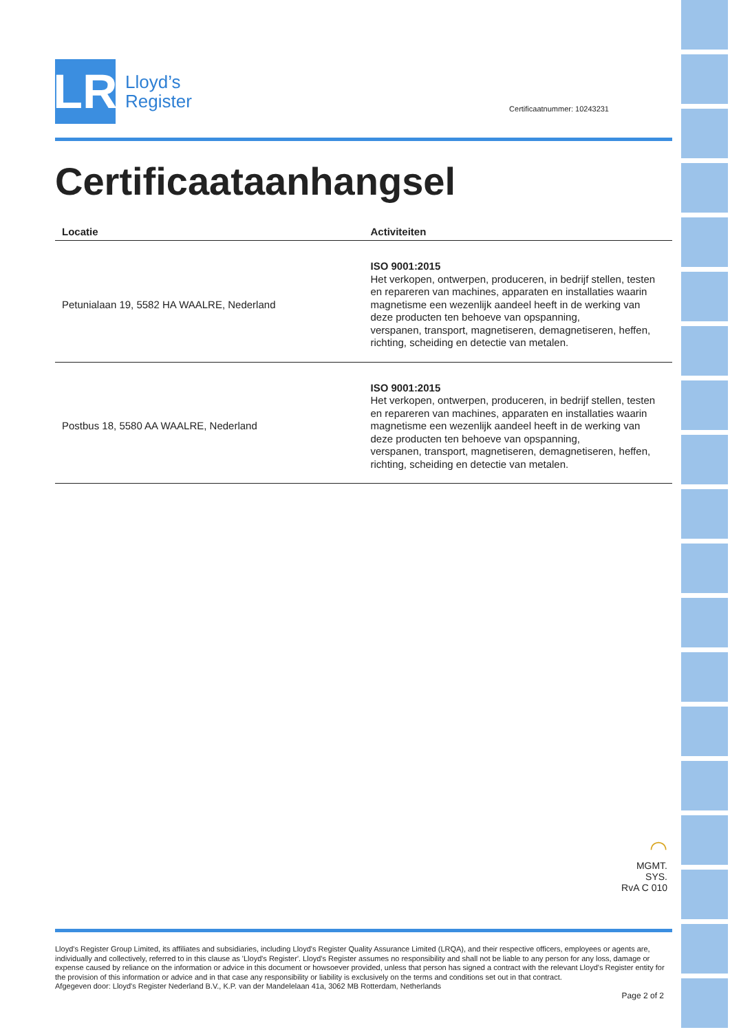LR
Lloyd’s
Register
Certificaatnummer: 10243231
Certificaataanhangsel
| Locatie | Activiteiten |
| --- | --- |
| Petunialaan 19, 5582 HA WAALRE, Nederland | ISO 9001:2015 Het verkopen, ontwerpen, produceren, in bedrijf stellen, testen en repareren van machines, apparaten en installaties waarin magnetisme een wezenlijk aandeel heeft in de werking van deze producten ten behoeve van opspanning, verspanen, transport, magnetiseren, demagnetiseren, heffen, richting, scheiding en detectie van metalen. |
| Postbus 18, 5580 AA WAALRE, Nederland | ISO 9001:2015 Het verkopen, ontwerpen, produceren, in bedrijf stellen, testen en repareren van machines, apparaten en installaties waarin magnetisme een wezenlijk aandeel heeft in de werking van deze producten ten behoeve van opspanning, verspanen, transport, magnetiseren, demagnetiseren, heffen, richting, scheiding en detectie van metalen. |
◠
MGMT. SYS.
RvA C 010
Lloyd's Register Group Limited, its affiliates and subsidiaries, including Lloyd's Register Quality Assurance Limited (LRQA), and their respective officers, employees or agents are, individually and collectively, referred to in this clause as 'Lloyd's Register'. Lloyd's Register assumes no responsibility and shall not be liable to any person for any loss, damage or expense caused by reliance on the information or advice in this document or howsoever provided, unless that person has signed a contract with the relevant Lloyd's Register entity for the provision of this information or advice and in that case any responsibility or liability is exclusively on the terms and conditions set out in that contract.
Afgegeven door: Lloyd's Register Nederland B.V., K.P. van der Mandelelaan 41a, 3062 MB Rotterdam, Netherlands
Page 2 of 2